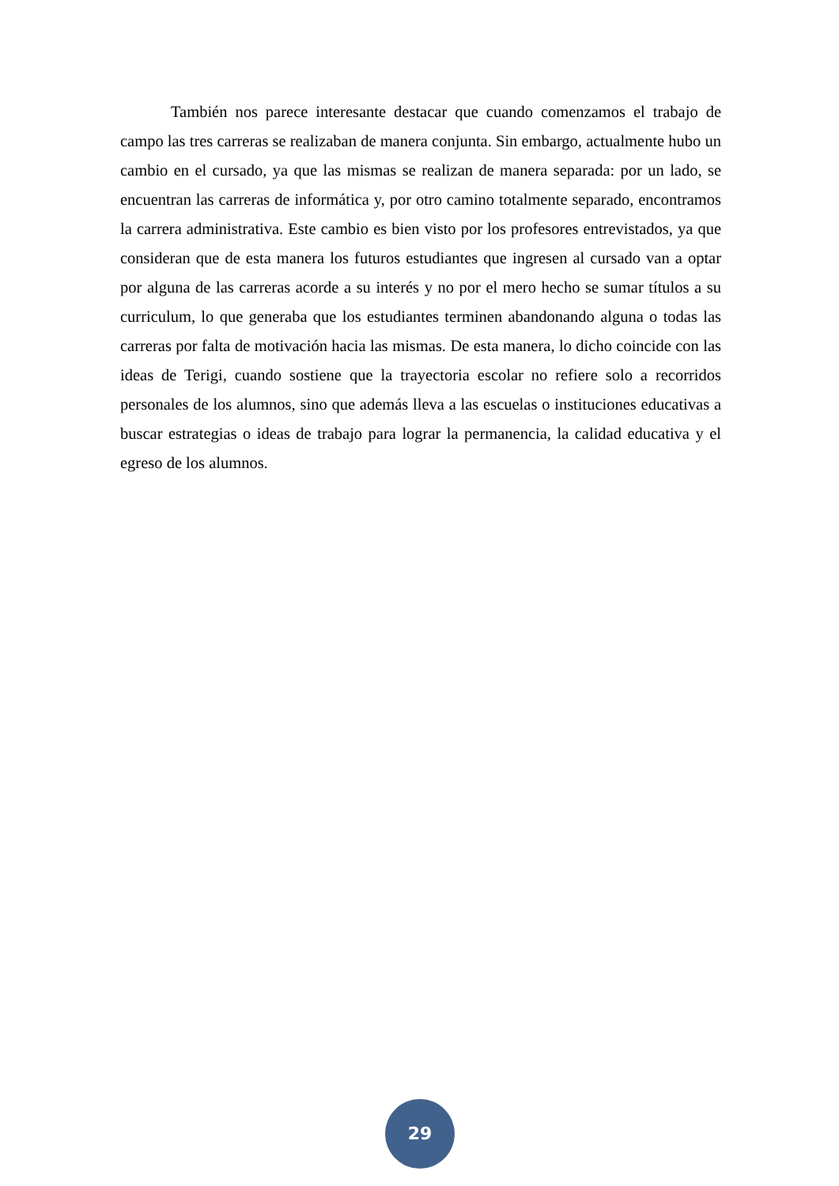También nos parece interesante destacar que cuando comenzamos el trabajo de campo las tres carreras se realizaban de manera conjunta. Sin embargo, actualmente hubo un cambio en el cursado, ya que las mismas se realizan de manera separada: por un lado, se encuentran las carreras de informática y, por otro camino totalmente separado, encontramos la carrera administrativa. Este cambio es bien visto por los profesores entrevistados, ya que consideran que de esta manera los futuros estudiantes que ingresen al cursado van a optar por alguna de las carreras acorde a su interés y no por el mero hecho se sumar títulos a su curriculum, lo que generaba que los estudiantes terminen abandonando alguna o todas las carreras por falta de motivación hacia las mismas. De esta manera, lo dicho coincide con las ideas de Terigi, cuando sostiene que la trayectoria escolar no refiere solo a recorridos personales de los alumnos, sino que además lleva a las escuelas o instituciones educativas a buscar estrategias o ideas de trabajo para lograr la permanencia, la calidad educativa y el egreso de los alumnos.
29